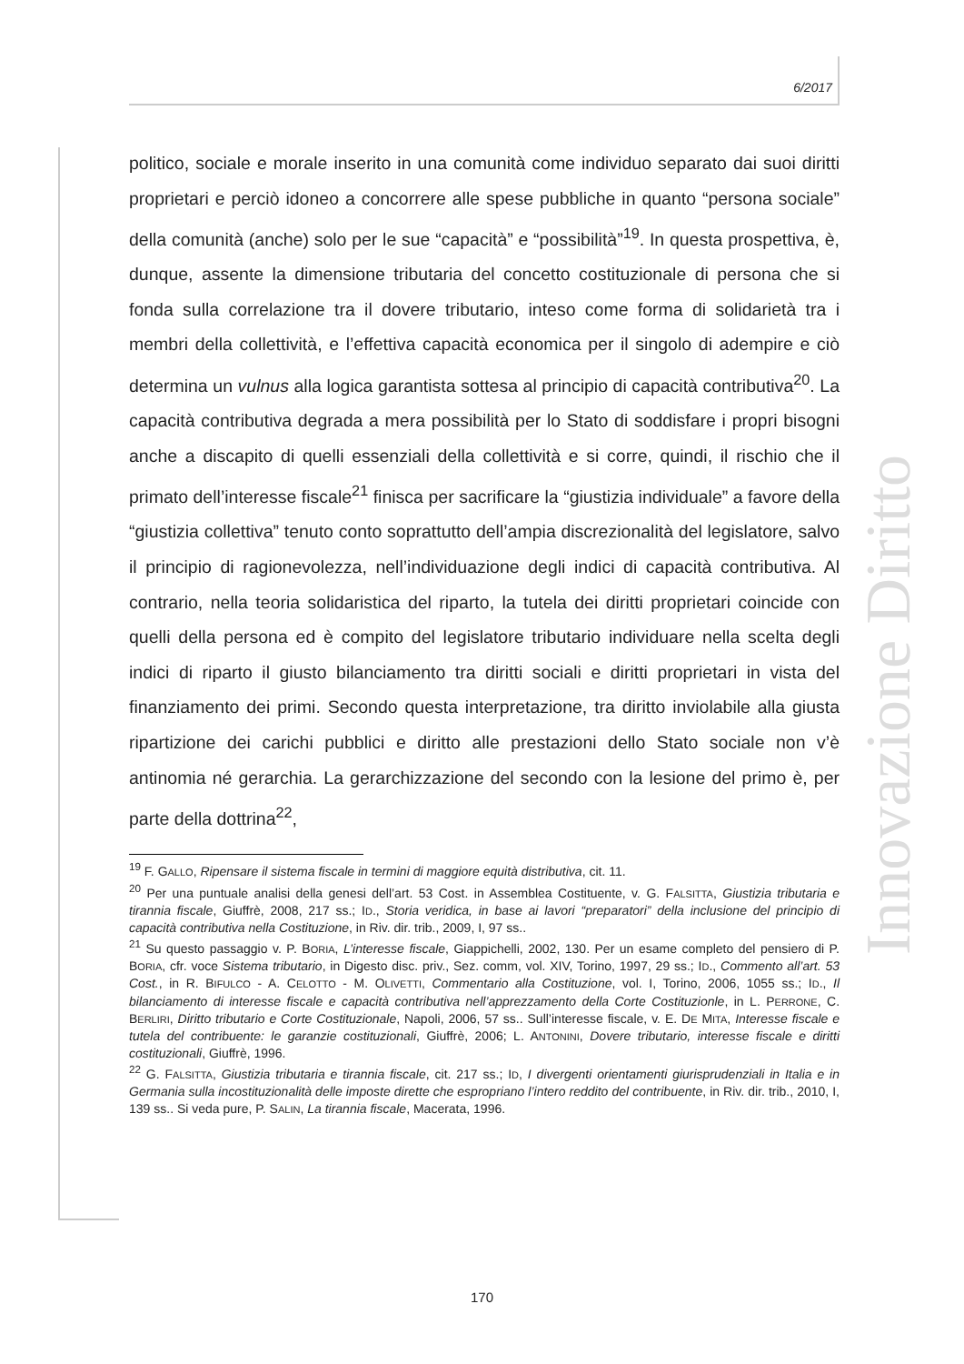6/2017
Innovazione Diritto
politico, sociale e morale inserito in una comunità come individuo separato dai suoi diritti proprietari e perciò idoneo a concorrere alle spese pubbliche in quanto “persona sociale” della comunità (anche) solo per le sue “capacità” e “possibilità”<sup>19</sup>. In questa prospettiva, è, dunque, assente la dimensione tributaria del concetto costituzionale di persona che si fonda sulla correlazione tra il dovere tributario, inteso come forma di solidarietà tra i membri della collettività, e l’effettiva capacità economica per il singolo di adempire e ciò determina un vulnus alla logica garantista sottesa al principio di capacità contributiva<sup>20</sup>. La capacità contributiva degrada a mera possibilità per lo Stato di soddisfare i propri bisogni anche a discapito di quelli essenziali della collettività e si corre, quindi, il rischio che il primato dell’interesse fiscale<sup>21</sup> finisca per sacrificare la “giustizia individuale” a favore della “giustizia collettiva” tenuto conto soprattutto dell’ampia discrezionalità del legislatore, salvo il principio di ragionevolezza, nell’individuazione degli indici di capacità contributiva. Al contrario, nella teoria solidaristica del riparto, la tutela dei diritti proprietari coincide con quelli della persona ed è compito del legislatore tributario individuare nella scelta degli indici di riparto il giusto bilanciamento tra diritti sociali e diritti proprietari in vista del finanziamento dei primi. Secondo questa interpretazione, tra diritto inviolabile alla giusta ripartizione dei carichi pubblici e diritto alle prestazioni dello Stato sociale non v’è antinomia né gerarchia. La gerarchizzazione del secondo con la lesione del primo è, per parte della dottrina<sup>22</sup>,
<sup>19</sup> F. GALLO, Ripensare il sistema fiscale in termini di maggiore equità distributiva, cit. 11.
<sup>20</sup> Per una puntuale analisi della genesi dell’art. 53 Cost. in Assemblea Costituente, v. G. FALSITTA, Giustizia tributaria e tirannia fiscale, Giuffrè, 2008, 217 ss.; ID., Storia veridica, in base ai lavori “preparatori” della inclusione del principio di capacità contributiva nella Costituzione, in Riv. dir. trib., 2009, I, 97 ss..
<sup>21</sup> Su questo passaggio v. P. BORIA, L’interesse fiscale, Giappichelli, 2002, 130. Per un esame completo del pensiero di P. BORIA, cfr. voce Sistema tributario, in Digesto disc. priv., Sez. comm, vol. XIV, Torino, 1997, 29 ss.; ID., Commento all’art. 53 Cost., in R. BIFULCO - A. CELOTTO - M. OLIVETTI, Commentario alla Costituzione, vol. I, Torino, 2006, 1055 ss.; ID., Il bilanciamento di interesse fiscale e capacità contributiva nell’apprezzamento della Corte Costituzionle, in L. PERRONE, C. BERLIRI, Diritto tributario e Corte Costituzionale, Napoli, 2006, 57 ss.. Sull’interesse fiscale, v. E. DE MITA, Interesse fiscale e tutela del contribuente: le garanzie costituzionali, Giuffrè, 2006; L. ANTONINI, Dovere tributario, interesse fiscale e diritti costituzionali, Giuffrè, 1996.
<sup>22</sup> G. FALSITTA, Giustizia tributaria e tirannia fiscale, cit. 217 ss.; ID, I divergenti orientamenti giurisprudenziali in Italia e in Germania sulla incostituzionalità delle imposte dirette che espropriano l’intero reddito del contribuente, in Riv. dir. trib., 2010, I, 139 ss.. Si veda pure, P. SALIN, La tirannia fiscale, Macerata, 1996.
170